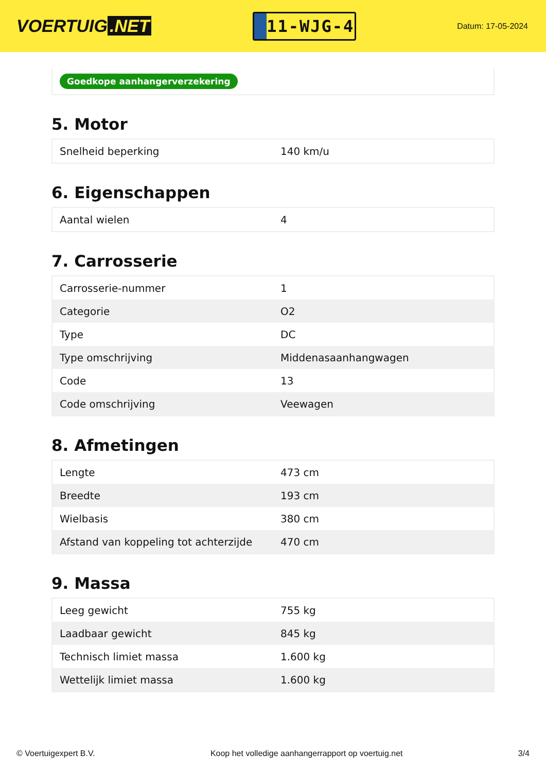VOERTUIG.NET
11-WJG-4
Datum: 17-05-2024
Goedkope aanhangerverzekering
5. Motor
| Snelheid beperking | 140 km/u |
6. Eigenschappen
| Aantal wielen | 4 |
7. Carrosserie
| Carrosserie-nummer | 1 |
| Categorie | O2 |
| Type | DC |
| Type omschrijving | Middenasaanhangwagen |
| Code | 13 |
| Code omschrijving | Veewagen |
8. Afmetingen
| Lengte | 473 cm |
| Breedte | 193 cm |
| Wielbasis | 380 cm |
| Afstand van koppeling tot achterzijde | 470 cm |
9. Massa
| Leeg gewicht | 755 kg |
| Laadbaar gewicht | 845 kg |
| Technisch limiet massa | 1.600 kg |
| Wettelijk limiet massa | 1.600 kg |
© Voertuigexpert B.V. Koop het volledige aanhangerrapport op voertuig.net 3/4